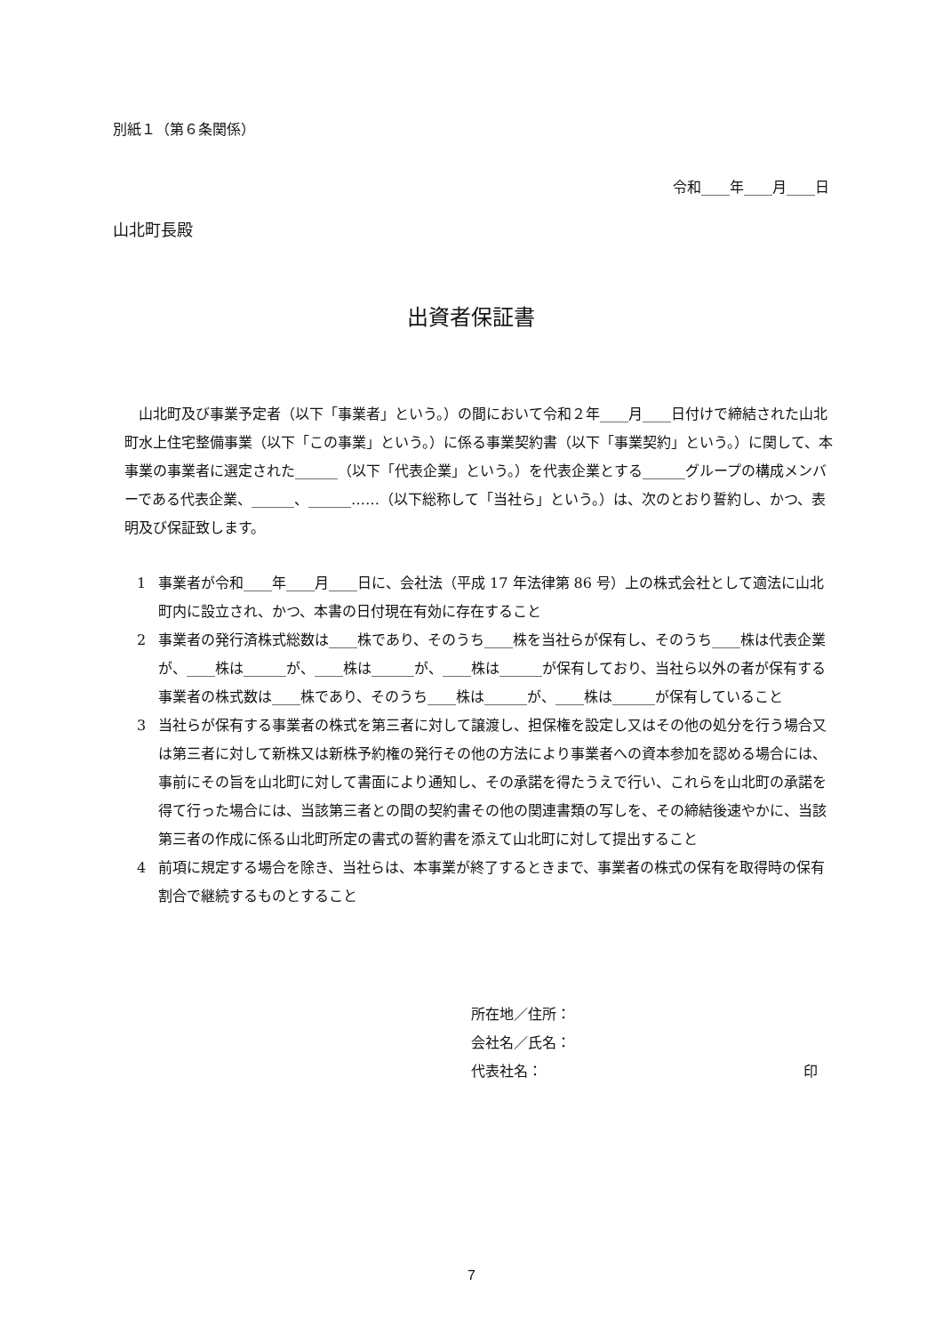別紙１（第６条関係）
令和____年____月____日
山北町長殿
出資者保証書
山北町及び事業予定者（以下「事業者」という。）の間において令和２年____月____日付けで締結された山北町水上住宅整備事業（以下「この事業」という。）に係る事業契約書（以下「事業契約」という。）に関して、本事業の事業者に選定された______（以下「代表企業」という。）を代表企業とする______グループの構成メンバーである代表企業、______、______……（以下総称して「当社ら」という。）は、次のとおり誓約し、かつ、表明及び保証致します。
1 事業者が令和____年____月____日に、会社法（平成 17 年法律第 86 号）上の株式会社として適法に山北町内に設立され、かつ、本書の日付現在有効に存在すること
2 事業者の発行済株式総数は____株であり、そのうち____株を当社らが保有し、そのうち____株は代表企業が、____株は______が、____株は______が、____株は______が保有しており、当社ら以外の者が保有する事業者の株式数は____株であり、そのうち____株は______が、____株は______が保有していること
3 当社らが保有する事業者の株式を第三者に対して譲渡し、担保権を設定し又はその他の処分を行う場合又は第三者に対して新株又は新株予約権の発行その他の方法により事業者への資本参加を認める場合には、事前にその旨を山北町に対して書面により通知し、その承諾を得たうえで行い、これらを山北町の承諾を得て行った場合には、当該第三者との間の契約書その他の関連書類の写しを、その締結後速やかに、当該第三者の作成に係る山北町所定の書式の誓約書を添えて山北町に対して提出すること
4 前項に規定する場合を除き、当社らは、本事業が終了するときまで、事業者の株式の保有を取得時の保有割合で継続するものとすること
所在地／住所：
会社名／氏名：
代表社名： 印
7